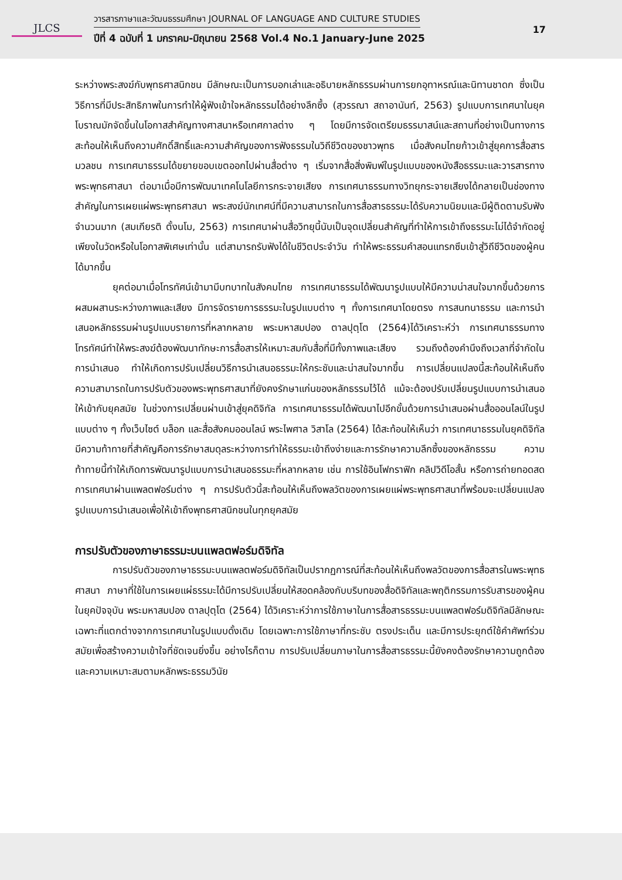JLCS
วารสารภาษาและวัฒนธรรมศึกษา JOURNAL OF LANGUAGE AND CULTURE STUDIES
ปีที่ 4 ฉบับที่ 1 มกราคม-มิถุนายน 2568 Vol.4 No.1 January-June 2025
17
ระหว่างพระสงฆ์กับพุทธศาสนิกชน มีลักษณะเป็นการบอกเล่าและอธิบายหลักธรรมผ่านการยกอุทาหรณ์และนิทานชาดก ซึ่งเป็นวิธีการที่มีประสิทธิภาพในการทำให้ผู้ฟังเข้าใจหลักธรรมได้อย่างลึกซึ้ง (สุวรรณา สถาอานันท์, 2563) รูปแบบการเทศนาในยุคโบราณมักจัดขึ้นในโอกาสสำคัญทางศาสนาหรือเทศกาลต่าง ๆ โดยมีการจัดเตรียมธรรมาสน์และสถานที่อย่างเป็นทางการ สะท้อนให้เห็นถึงความศักดิ์สิทธิ์และความสำคัญของการฟังธรรมในวิถีชีวิตของชาวพุทธ เมื่อสังคมไทยก้าวเข้าสู่ยุคการสื่อสารมวลชน การเทศนาธรรมได้ขยายขอบเขตออกไปผ่านสื่อต่าง ๆ เริ่มจากสื่อสิ่งพิมพ์ในรูปแบบของหนังสือธรรมะและวารสารทางพระพุทธศาสนา ต่อมาเมื่อมีการพัฒนาเทคโนโลยีการกระจายเสียง การเทศนาธรรมทางวิทยุกระจายเสียงได้กลายเป็นช่องทางสำคัญในการเผยแผ่พระพุทธศาสนา พระสงฆ์นักเทศน์ที่มีความสามารถในการสื่อสารธรรมะได้รับความนิยมและมีผู้ติดตามรับฟังจำนวนมาก (สมเกียรติ ตั้งนโม, 2563) การเทศนาผ่านสื่อวิทยุนี้นับเป็นจุดเปลี่ยนสำคัญที่ทำให้การเข้าถึงธรรมะไม่ได้จำกัดอยู่เพียงในวัดหรือในโอกาสพิเศษเท่านั้น แต่สามารถรับฟังได้ในชีวิตประจำวัน ทำให้พระธรรมคำสอนแทรกซึมเข้าสู่วิถีชีวิตของผู้คนได้มากขึ้น
ยุคต่อมาเมื่อโทรทัศน์เข้ามามีบทบาทในสังคมไทย การเทศนาธรรมได้พัฒนารูปแบบให้มีความน่าสนใจมากขึ้นด้วยการผสมผสานระหว่างภาพและเสียง มีการจัดรายการธรรมะในรูปแบบต่าง ๆ ทั้งการเทศนาโดยตรง การสนทนาธรรม และการนำเสนอหลักธรรมผ่านรูปแบบรายการที่หลากหลาย พระมหาสมปอง ตาลปุตฺโต (2564)ได้วิเคราะห์ว่า การเทศนาธรรมทางโทรทัศน์ทำให้พระสงฆ์ต้องพัฒนาทักษะการสื่อสารให้เหมาะสมกับสื่อที่มีทั้งภาพและเสียง รวมถึงต้องคำนึงถึงเวลาที่จำกัดในการนำเสนอ ทำให้เกิดการปรับเปลี่ยนวิธีการนำเสนอธรรมะให้กระชับและน่าสนใจมากขึ้น การเปลี่ยนแปลงนี้สะท้อนให้เห็นถึงความสามารถในการปรับตัวของพระพุทธศาสนาที่ยังคงรักษาแก่นของหลักธรรมไว้ได้ แม้จะต้องปรับเปลี่ยนรูปแบบการนำเสนอให้เข้ากับยุคสมัย ในช่วงการเปลี่ยนผ่านเข้าสู่ยุคดิจิทัล การเทศนาธรรมได้พัฒนาไปอีกขั้นด้วยการนำเสนอผ่านสื่อออนไลน์ในรูปแบบต่าง ๆ ทั้งเว็บไซต์ บล็อก และสื่อสังคมออนไลน์ พระไพศาล วิสาโล (2564) ได้สะท้อนให้เห็นว่า การเทศนาธรรมในยุคดิจิทัลมีความท้าทายที่สำคัญคือการรักษาสมดุลระหว่างการทำให้ธรรมะเข้าถึงง่ายและการรักษาความลึกซึ้งของหลักธรรม ความท้าทายนี้ทำให้เกิดการพัฒนารูปแบบการนำเสนอธรรมะที่หลากหลาย เช่น การใช้อินโฟกราฟิก คลิปวิดีโอสั้น หรือการถ่ายทอดสดการเทศนาผ่านแพลตฟอร์มต่าง ๆ การปรับตัวนี้สะท้อนให้เห็นถึงพลวัตของการเผยแผ่พระพุทธศาสนาที่พร้อมจะเปลี่ยนแปลงรูปแบบการนำเสนอเพื่อให้เข้าถึงพุทธศาสนิกชนในทุกยุคสมัย
การปรับตัวของภาษาธรรมะบนแพลตฟอร์มดิจิทัล
การปรับตัวของภาษาธรรมะบนแพลตฟอร์มดิจิทัลเป็นปรากฏการณ์ที่สะท้อนให้เห็นถึงพลวัตของการสื่อสารในพระพุทธศาสนา ภาษาที่ใช้ในการเผยแผ่ธรรมะได้มีการปรับเปลี่ยนให้สอดคล้องกับบริบทของสื่อดิจิทัลและพฤติกรรมการรับสารของผู้คนในยุคปัจจุบัน พระมหาสมปอง ตาลปุตฺโต (2564) ได้วิเคราะห์ว่าการใช้ภาษาในการสื่อสารธรรมะบนแพลตฟอร์มดิจิทัลมีลักษณะเฉพาะที่แตกต่างจากการเทศนาในรูปแบบดั้งเดิม โดยเฉพาะการใช้ภาษาที่กระชับ ตรงประเด็น และมีการประยุกต์ใช้คำศัพท์ร่วมสมัยเพื่อสร้างความเข้าใจที่ชัดเจนยิ่งขึ้น อย่างไรก็ตาม การปรับเปลี่ยนภาษาในการสื่อสารธรรมะนี้ยังคงต้องรักษาความถูกต้องและความเหมาะสมตามหลักพระธรรมวินัย